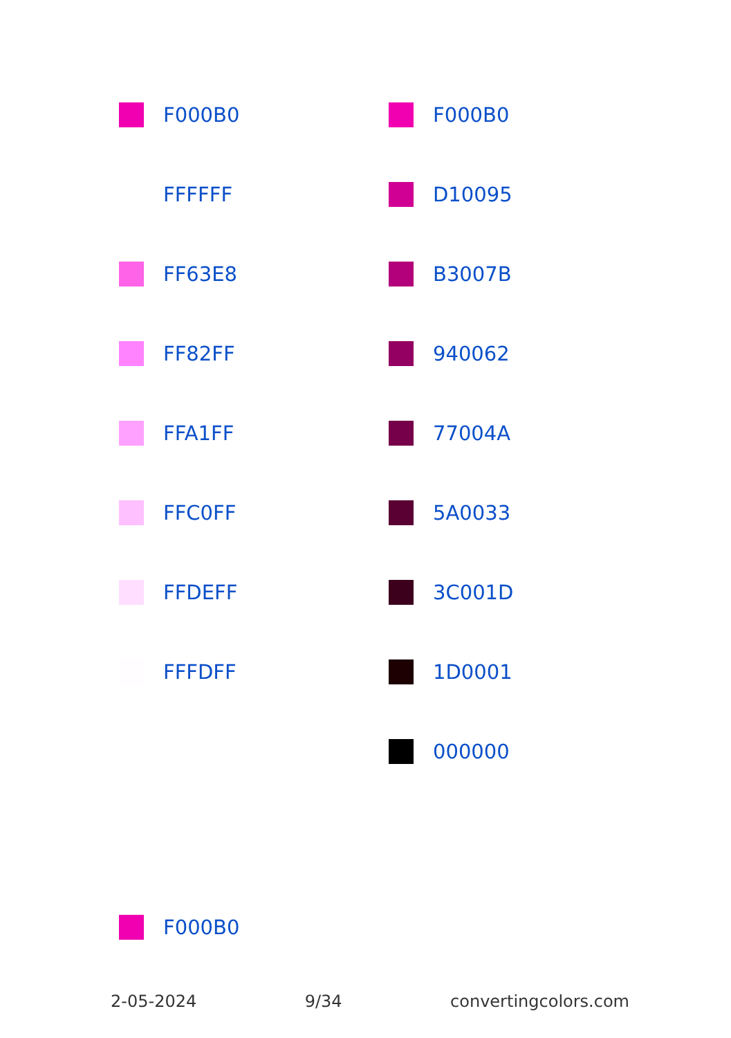F000B0
FFFFFF
FF63E8
FF82FF
FFA1FF
FFC0FF
FFDEFF
FFFDFF
F000B0
D10095
B3007B
940062
77004A
5A0033
3C001D
1D0001
000000
F000B0
2-05-2024 9/34 convertingcolors.com